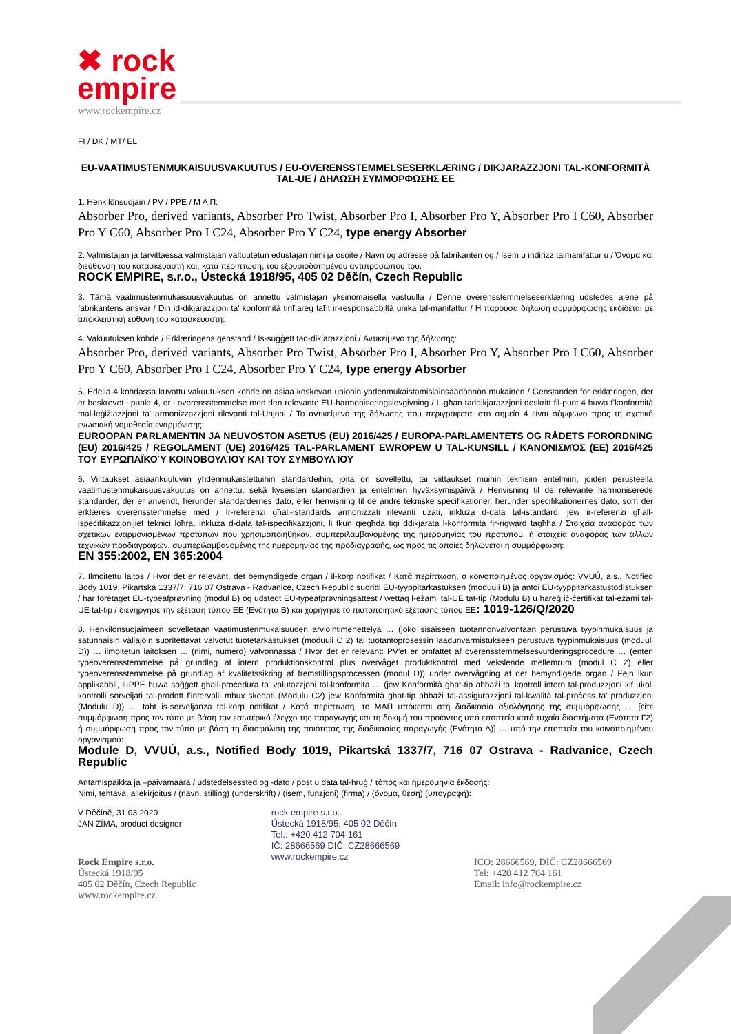✖ rock
empire
www.rockempire.cz
FI / DK / MT/ EL
EU-VAATIMUSTENMUKAISUUSVAKUUTUS / EU-OVERENSSTEMMELSESERKLÆRING / DIKJARAZZJONI TAL-KONFORMITÀ TAL-UE / ΔΗΛΩΣΗ ΣΥΜΜΟΡΦΩΣΗΣ ΕΕ
1. Henkilönsuojain / PV / PPE / Μ Α Π:
Absorber Pro, derived variants, Absorber Pro Twist, Absorber Pro I, Absorber Pro Y, Absorber Pro I C60, Absorber Pro Y C60, Absorber Pro I C24, Absorber Pro Y C24, type energy Absorber
2. Valmistajan ja tarvittaessa valmistajan valtuutetun edustajan nimi ja osoite / Navn og adresse på fabrikanten og / Isem u indirizz talmanifattur u / Όνομα και διεύθυνση του κατασκευαστή και, κατά περίπτωση, του εξουσιοδοτημένου αντιπροσώπου του:
ROCK EMPIRE, s.r.o., Ústecká 1918/95, 405 02 Děčín, Czech Republic
3. Tämä vaatimustenmukaisuusvakuutus on annettu valmistajan yksinomaisella vastuulla / Denne overensstemmelseserklæring udstedes alene på fabrikantens ansvar / Din id-dikjarazzjoni ta' konformità tinħareġ taħt ir-responsabbiltà unika tal-manifattur / Η παρούσα δήλωση συμμόρφωσης εκδίδεται με αποκλειστική ευθύνη του κατασκευαστή:
4. Vakuutuksen kohde / Erklæringens genstand / Is-suġġett tad-dikjarazzjoni / Αντικείμενο της δήλωσης:
Absorber Pro, derived variants, Absorber Pro Twist, Absorber Pro I, Absorber Pro Y, Absorber Pro I C60, Absorber Pro Y C60, Absorber Pro I C24, Absorber Pro Y C24, type energy Absorber
5. Edellä 4 kohdassa kuvattu vakuutuksen kohde on asiaa koskevan unionin yhdenmukaistamislainsäädännön mukainen / Genstanden for erklæringen, der er beskrevet i punkt 4, er i overensstemmelse med den relevante EU-harmoniseringslovgivning / L-għan taddikjarazzjoni deskritt fil-punt 4 huwa f'konformità mal-leġiżlazzjoni ta' armonizzazzjoni rilevanti tal-Unjoni / Το αντικείμενο της δήλωσης που περιγράφεται στο σημείο 4 είναι σύμφωνο προς τη σχετική ενωσιακή νομοθεσία εναρμόνισης:
EUROOPAN PARLAMENTIN JA NEUVOSTON ASETUS (EU) 2016/425 / EUROPA-PARLAMENTETS OG RÅDETS FORORDNING (EU) 2016/425 / REGOLAMENT (UE) 2016/425 TAL-PARLAMENT EWROPEW U TAL-KUNSILL / ΚΑΝΟΝΙΣΜΌΣ (ΕΕ) 2016/425 ΤΟΥ ΕΥΡΩΠΑΪΚΟΎ ΚΟΙΝΟΒΟΥΛΊΟΥ ΚΑΙ ΤΟΥ ΣΥΜΒΟΥΛΊΟΥ
6. Viittaukset asiaankuuluviin yhdenmukaistettuihin standardeihin, joita on sovellettu, tai viittaukset muihin teknisiin eritelmiin, joiden perusteella vaatimustenmukaisuusvakuutus on annettu, sekä kyseisten standardien ja eritelmien hyväksymispäivä / Henvisning til de relevante harmoniserede standarder, der er anvendt, herunder standardernes dato, eller henvisning til de andre tekniske specifikationer, herunder specifikationernes dato, som der erklæres overensstemmelse med / Ir-referenzi għall-istandards armonizzati rilevanti użati, inkluża d-data tal-istandard, jew ir-referenzi għall-ispeċifikazzjonijiet tekniċi loħra, inkluża d-data tal-ispeċifikazzjoni, li tkun qiegħda tiġi ddikjarata l-konformità fir-rigward tagħha / Στοιχεία αναφοράς των σχετικών εναρμονισμένων προτύπων που χρησιμοποιήθηκαν, συμπεριλαμβανομένης της ημερομηνίας του προτύπου, ή στοιχεία αναφοράς των άλλων τεχνικών προδιαγραφών, συμπεριλαμβανομένης της ημερομηνίας της προδιαγραφής, ως προς τις οποίες δηλώνεται η συμμόρφωση:
EN 355:2002, EN 365:2004
7. Ilmoitettu laitos / Hvor det er relevant, det bemyndigede organ / il-korp notifikat / Κατά περίπτωση, ο κοινοποιημένος οργανισμός: VVUÚ, a.s., Notified Body 1019, Pikartská 1337/7, 716 07 Ostrava - Radvanice, Czech Republic suoritti EU-tyyppitarkastuksen (moduuli B) ja antoi EU-tyyppitarkastustodistuksen / har foretaget EU-typeafprøvning (modul B) og udstedt EU-typeafprøvningsattest / wettaq l-eżami tal-UE tat-tip (Modulu B) u ħareġ iċ-ċertifikat tal-eżami tal-UE tat-tip / διενήργησε την εξέταση τύπου ΕΕ (Ενότητα Β) και χορήγησε το πιστοποιητικό εξέτασης τύπου ΕΕ: 1019-126/Q/2020
8. Henkilönsuojaimeen sovelletaan vaatimustenmukaisuuden arviointimenettelyä … (joko sisäiseen tuotannonvalvontaan perustuva tyypinmukaisuus ja satunnaisin väliajoin suoritettavat valvotut tuotetarkastukset (moduuli C 2) tai tuotantoprosessin laadunvarmistukseen perustuva tyypinmukaisuus (moduuli D)) … ilmoitetun laitoksen … (nimi, numero) valvonnassa / Hvor det er relevant: PV'et er omfattet af overensstemmelsesvurderingsprocedure … (enten typeoverensstemmelse på grundlag af intern produktionskontrol plus overvåget produktkontrol med vekslende mellemrum (modul C 2) eller typeoverensstemmelse på grundlag af kvalitetssikring af fremstillingsprocessen (modul D)) under overvågning af det bemyndigede organ / Fejn ikun applikabbli, il-PPE huwa soġġett għall-proċedura ta' valutazzjoni tal-konformità … (jew Konformità għat-tip abbażi ta' kontroll intern tal-produzzjoni kif ukoll kontrolli sorveljati tal-prodott f'intervalli mhux skedati (Modulu C2) jew Konformità għat-tip abbażi tal-assigurazzjoni tal-kwalità tal-proċess ta' produzzjoni (Modulu D)) … taħt is-sorveljanza tal-korp notifikat / Κατά περίπτωση, το ΜΑΠ υπόκειται στη διαδικασία αξιολόγησης της συμμόρφωσης … [είτε συμμόρφωση προς τον τύπο με βάση τον εσωτερικό έλεγχο της παραγωγής και τη δοκιμή του προϊόντος υπό εποπτεία κατά τυχαία διαστήματα (Ενότητα Γ2) ή συμμόρφωση προς τον τύπο με βάση τη διασφάλιση της ποιότητας της διαδικασίας παραγωγής (Ενότητα Δ)] … υπό την εποπτεία του κοινοποιημένου οργανισμού:
Module D, VVUÚ, a.s., Notified Body 1019, Pikartská 1337/7, 716 07 Ostrava - Radvanice, Czech Republic
Antamispaikka ja –päivämäärä / udstedelsessted og -dato / post u data tal-ħruġ / τόπος και ημερομηνία έκδοσης:
Nimi, tehtävä, allekirjoitus / (navn, stilling) (underskrift) / (isem, funzjoni) (firma) / (όνομα, θέση) (υπογραφή):
V Děčíně, 31.03.2020
JAN ZÍMA, product designer
rock empire s.r.o.
Ústecká 1918/95, 405 02 Děčín
Tel.: +420 412 704 161
IČ: 28666569 DIČ: CZ28666569
www.rockempire.cz
Rock Empire s.r.o.
Ústecká 1918/95
405 02 Děčín, Czech Republic
www.rockempire.cz
IČO: 28666569, DIČ: CZ28666569
Tel: +420 412 704 161
Email: info@rockempire.cz